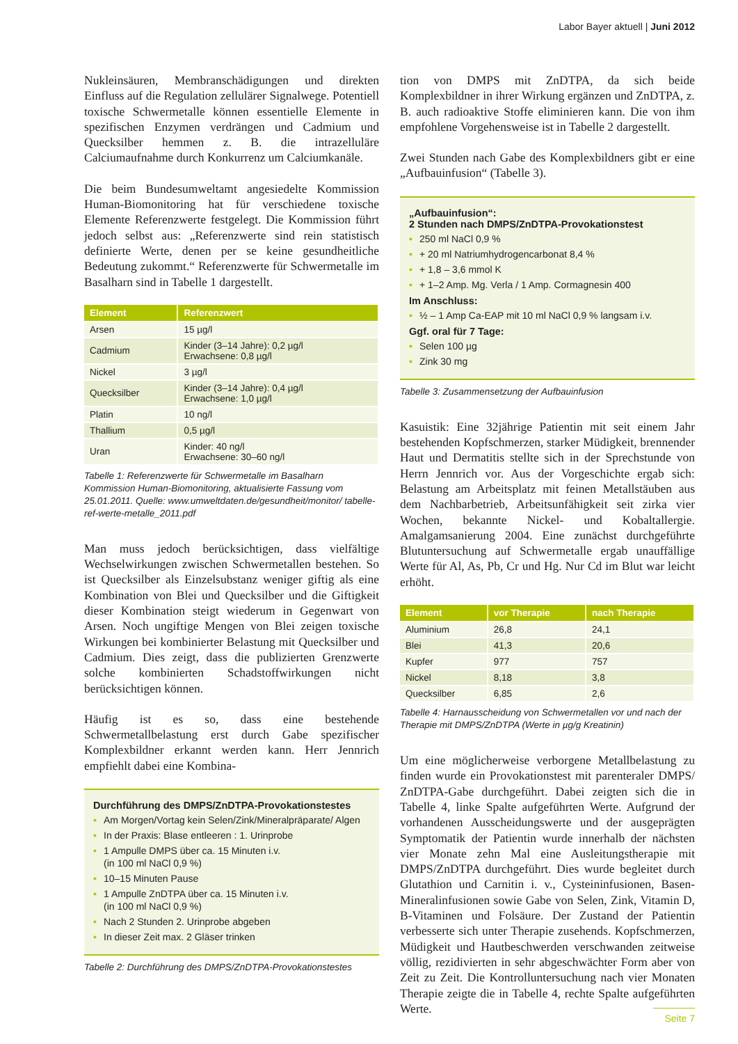Labor Bayer aktuell | Juni 2012
Nukleinsäuren, Membranschädigungen und direkten Einfluss auf die Regulation zellulärer Signalwege. Potentiell toxische Schwermetalle können essentielle Elemente in spezifischen Enzymen verdrängen und Cadmium und Quecksilber hemmen z. B. die intrazelluläre Calciumaufnahme durch Konkurrenz um Calciumkanäle.
Die beim Bundesumweltamt angesiedelte Kommission Human-Biomonitoring hat für verschiedene toxische Elemente Referenzwerte festgelegt. Die Kommission führt jedoch selbst aus: „Referenzwerte sind rein statistisch definierte Werte, denen per se keine gesundheitliche Bedeutung zukommt.“ Referenzwerte für Schwermetalle im Basalharn sind in Tabelle 1 dargestellt.
| Element | Referenzwert |
| --- | --- |
| Arsen | 15 µg/l |
| Cadmium | Kinder (3–14 Jahre): 0,2 µg/l Erwachsene: 0,8 µg/l |
| Nickel | 3 µg/l |
| Quecksilber | Kinder (3–14 Jahre): 0,4 µg/l Erwachsene: 1,0 µg/l |
| Platin | 10 ng/l |
| Thallium | 0,5 µg/l |
| Uran | Kinder: 40 ng/l Erwachsene: 30–60 ng/l |
Tabelle 1: Referenzwerte für Schwermetalle im Basalharn
Kommission Human-Biomonitoring, aktualisierte Fassung vom 25.01.2011. Quelle: www.umweltdaten.de/gesundheit/monitor/ tabelle-ref-werte-metalle_2011.pdf
Man muss jedoch berücksichtigen, dass vielfältige Wechselwirkungen zwischen Schwermetallen bestehen. So ist Quecksilber als Einzelsubstanz weniger giftig als eine Kombination von Blei und Quecksilber und die Giftigkeit dieser Kombination steigt wiederum in Gegenwart von Arsen. Noch ungiftige Mengen von Blei zeigen toxische Wirkungen bei kombinierter Belastung mit Quecksilber und Cadmium. Dies zeigt, dass die publizierten Grenzwerte solche kombinierten Schadstoffwirkungen nicht berücksichtigen können.
Häufig ist es so, dass eine bestehende Schwermetallbelastung erst durch Gabe spezifischer Komplexbildner erkannt werden kann. Herr Jennrich empfiehlt dabei eine Kombina-
Durchführung des DMPS/ZnDTPA-Provokationstestes
• Am Morgen/Vortag kein Selen/Zink/Mineralpräparate/ Algen
• In der Praxis: Blase entleeren : 1. Urinprobe
• 1 Ampulle DMPS über ca. 15 Minuten i.v.
(in 100 ml NaCl 0,9 %)
• 10–15 Minuten Pause
• 1 Ampulle ZnDTPA über ca. 15 Minuten i.v.
(in 100 ml NaCl 0,9 %)
• Nach 2 Stunden 2. Urinprobe abgeben
• In dieser Zeit max. 2 Gläser trinken
Tabelle 2: Durchführung des DMPS/ZnDTPA-Provokationstestes
tion von DMPS mit ZnDTPA, da sich beide Komplexbildner in ihrer Wirkung ergänzen und ZnDTPA, z. B. auch radioaktive Stoffe eliminieren kann. Die von ihm empfohlene Vorgehensweise ist in Tabelle 2 dargestellt.
Zwei Stunden nach Gabe des Komplexbildners gibt er eine „Aufbauinfusion“ (Tabelle 3).
„Aufbauinfusion“:
2 Stunden nach DMPS/ZnDTPA-Provokationstest
• 250 ml NaCl 0,9 %
• + 20 ml Natriumhydrogencarbonat 8,4 %
• + 1,8 – 3,6 mmol K
• + 1–2 Amp. Mg. Verla / 1 Amp. Cormagnesin 400
Im Anschluss:
• ½ – 1 Amp Ca-EAP mit 10 ml NaCl 0,9 % langsam i.v.
Ggf. oral für 7 Tage:
• Selen 100 µg
• Zink 30 mg
Tabelle 3: Zusammensetzung der Aufbauinfusion
Kasuistik: Eine 32jährige Patientin mit seit einem Jahr bestehenden Kopfschmerzen, starker Müdigkeit, brennender Haut und Dermatitis stellte sich in der Sprechstunde von Herrn Jennrich vor. Aus der Vorgeschichte ergab sich: Belastung am Arbeitsplatz mit feinen Metallstäuben aus dem Nachbarbetrieb, Arbeitsunfähigkeit seit zirka vier Wochen, bekannte Nickel- und Kobaltallergie. Amalgamsanierung 2004. Eine zunächst durchgeführte Blutuntersuchung auf Schwermetalle ergab unauffällige Werte für Al, As, Pb, Cr und Hg. Nur Cd im Blut war leicht erhöht.
| Element | vor Therapie | nach Therapie |
| --- | --- | --- |
| Aluminium | 26,8 | 24,1 |
| Blei | 41,3 | 20,6 |
| Kupfer | 977 | 757 |
| Nickel | 8,18 | 3,8 |
| Quecksilber | 6,85 | 2,6 |
Tabelle 4: Harnausscheidung von Schwermetallen vor und nach der Therapie mit DMPS/ZnDTPA (Werte in µg/g Kreatinin)
Um eine möglicherweise verborgene Metallbelastung zu finden wurde ein Provokationstest mit parenteraler DMPS/ ZnDTPA-Gabe durchgeführt. Dabei zeigten sich die in Tabelle 4, linke Spalte aufgeführten Werte. Aufgrund der vorhandenen Ausscheidungswerte und der ausgeprägten Symptomatik der Patientin wurde innerhalb der nächsten vier Monate zehn Mal eine Ausleitungstherapie mit DMPS/ZnDTPA durchgeführt. Dies wurde begleitet durch Glutathion und Carnitin i. v., Cysteininfusionen, Basen-Mineralinfusionen sowie Gabe von Selen, Zink, Vitamin D, B-Vitaminen und Folsäure. Der Zustand der Patientin verbesserte sich unter Therapie zusehends. Kopfschmerzen, Müdigkeit und Hautbeschwerden verschwanden zeitweise völlig, rezidivierten in sehr abgeschwächter Form aber von Zeit zu Zeit. Die Kontrolluntersuchung nach vier Monaten Therapie zeigte die in Tabelle 4, rechte Spalte aufgeführten Werte.
Seite 7